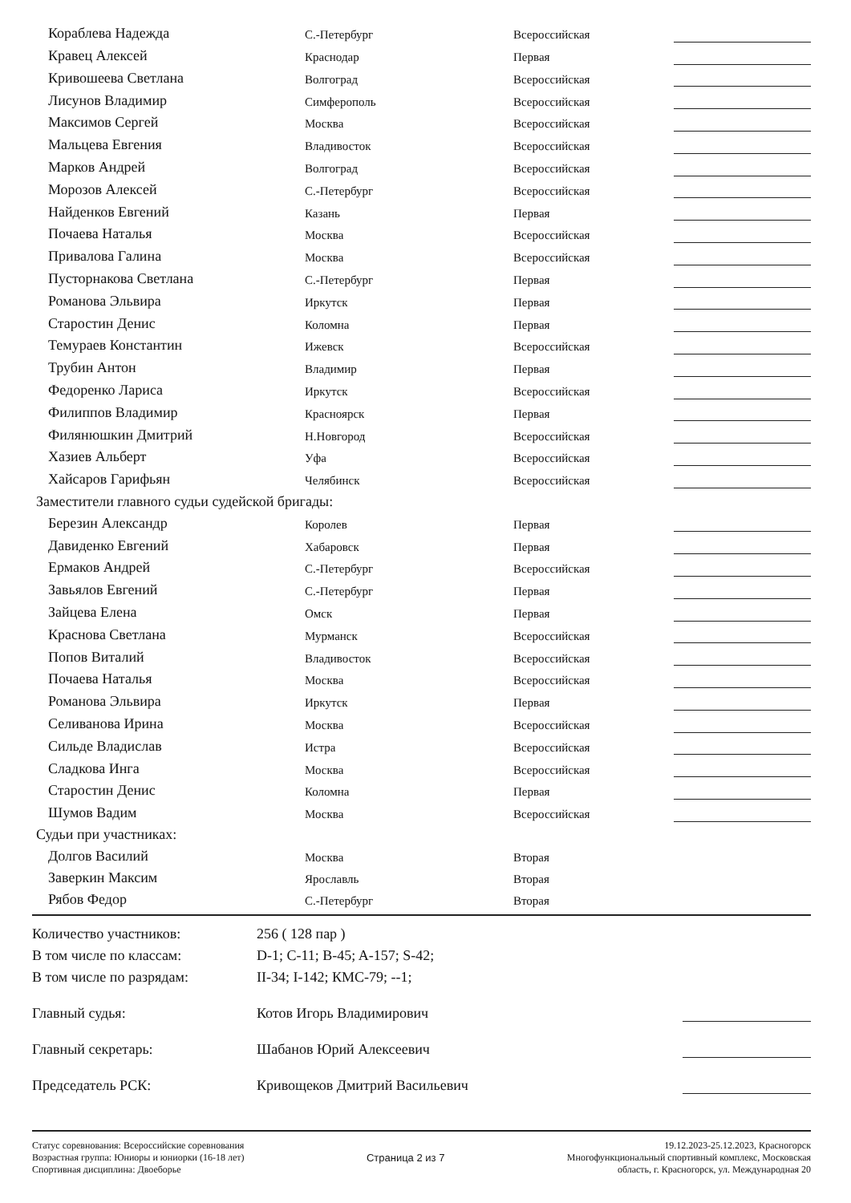| Кораблева Надежда | С.-Петербург | Всероссийская | |
| Кравец Алексей | Краснодар | Первая | |
| Кривошеева Светлана | Волгоград | Всероссийская | |
| Лисунов Владимир | Симферополь | Всероссийская | |
| Максимов Сергей | Москва | Всероссийская | |
| Мальцева Евгения | Владивосток | Всероссийская | |
| Марков Андрей | Волгоград | Всероссийская | |
| Морозов Алексей | С.-Петербург | Всероссийская | |
| Найденков Евгений | Казань | Первая | |
| Почаева Наталья | Москва | Всероссийская | |
| Привалова Галина | Москва | Всероссийская | |
| Пусторнакова Светлана | С.-Петербург | Первая | |
| Романова Эльвира | Иркутск | Первая | |
| Старостин Денис | Коломна | Первая | |
| Темураев Константин | Ижевск | Всероссийская | |
| Трубин Антон | Владимир | Первая | |
| Федоренко Лариса | Иркутск | Всероссийская | |
| Филиппов Владимир | Красноярск | Первая | |
| Филянюшкин Дмитрий | Н.Новгород | Всероссийская | |
| Хазиев Альберт | Уфа | Всероссийская | |
| Хайсаров Гарифьян | Челябинск | Всероссийская | |
| Заместители главного судьи судейской бригады: | | | |
| Березин Александр | Королев | Первая | |
| Давиденко Евгений | Хабаровск | Первая | |
| Ермаков Андрей | С.-Петербург | Всероссийская | |
| Завьялов Евгений | С.-Петербург | Первая | |
| Зайцева Елена | Омск | Первая | |
| Краснова Светлана | Мурманск | Всероссийская | |
| Попов Виталий | Владивосток | Всероссийская | |
| Почаева Наталья | Москва | Всероссийская | |
| Романова Эльвира | Иркутск | Первая | |
| Селиванова Ирина | Москва | Всероссийская | |
| Сильде Владислав | Истра | Всероссийская | |
| Сладкова Инга | Москва | Всероссийская | |
| Старостин Денис | Коломна | Первая | |
| Шумов Вадим | Москва | Всероссийская | |
| Судьи при участниках: | | | |
| Долгов Василий | Москва | Вторая | |
| Заверкин Максим | Ярославль | Вторая | |
| Рябов Федор | С.-Петербург | Вторая | |
| Количество участников: | 256 ( 128 пар ) | |
| В том числе по классам: | D-1; C-11; B-45; A-157; S-42; | |
| В том числе по разрядам: | II-34; I-142; КМС-79; --1; | |
| Главный судья: | Котов Игорь Владимирович | |
| Главный секретарь: | Шабанов Юрий Алексеевич | |
| Председатель РСК: | Кривощеков Дмитрий Васильевич | |
Статус соревнования: Всероссийские соревнования
Возрастная группа: Юниоры и юниорки (16-18 лет)
Спортивная дисциплина: Двоеборье
Страница 2 из 7 19.12.2023-25.12.2023, Красногорск
Многофункциональный спортивный комплекс, Московская
область, г. Красногорск, ул. Международная 20